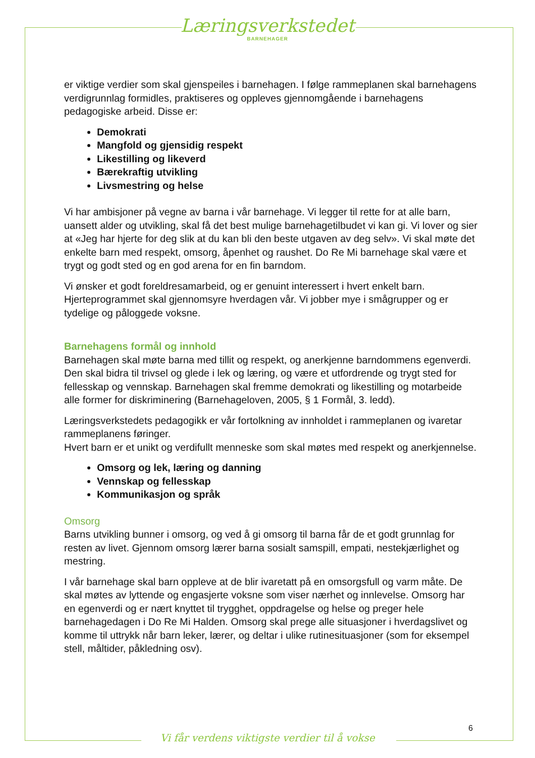Læringsverkstedet
BARNEHAGER
er viktige verdier som skal gjenspeiles i barnehagen. I følge rammeplanen skal barnehagens verdigrunnlag formidles, praktiseres og oppleves gjennomgående i barnehagens pedagogiske arbeid. Disse er:
Demokrati
Mangfold og gjensidig respekt
Likestilling og likeverd
Bærekraftig utvikling
Livsmestring og helse
Vi har ambisjoner på vegne av barna i vår barnehage. Vi legger til rette for at alle barn, uansett alder og utvikling, skal få det best mulige barnehagetilbudet vi kan gi. Vi lover og sier at «Jeg har hjerte for deg slik at du kan bli den beste utgaven av deg selv». Vi skal møte det enkelte barn med respekt, omsorg, åpenhet og raushet. Do Re Mi barnehage skal være et trygt og godt sted og en god arena for en fin barndom.
Vi ønsker et godt foreldresamarbeid, og er genuint interessert i hvert enkelt barn. Hjerteprogrammet skal gjennomsyre hverdagen vår. Vi jobber mye i smågrupper og er tydelige og påloggede voksne.
Barnehagens formål og innhold
Barnehagen skal møte barna med tillit og respekt, og anerkjenne barndommens egenverdi. Den skal bidra til trivsel og glede i lek og læring, og være et utfordrende og trygt sted for fellesskap og vennskap. Barnehagen skal fremme demokrati og likestilling og motarbeide alle former for diskriminering (Barnehageloven, 2005, § 1 Formål, 3. ledd).
Læringsverkstedets pedagogikk er vår fortolkning av innholdet i rammeplanen og ivaretar rammeplanens føringer.
Hvert barn er et unikt og verdifullt menneske som skal møtes med respekt og anerkjennelse.
Omsorg og lek, læring og danning
Vennskap og fellesskap
Kommunikasjon og språk
Omsorg
Barns utvikling bunner i omsorg, og ved å gi omsorg til barna får de et godt grunnlag for resten av livet. Gjennom omsorg lærer barna sosialt samspill, empati, nestekjærlighet og mestring.
I vår barnehage skal barn oppleve at de blir ivaretatt på en omsorgsfull og varm måte. De skal møtes av lyttende og engasjerte voksne som viser nærhet og innlevelse. Omsorg har en egenverdi og er nært knyttet til trygghet, oppdragelse og helse og preger hele barnehagedagen i Do Re Mi Halden. Omsorg skal prege alle situasjoner i hverdagslivet og komme til uttrykk når barn leker, lærer, og deltar i ulike rutinesituasjoner (som for eksempel stell, måltider, påkledning osv).
6
Vi får verdens viktigste verdier til å vokse